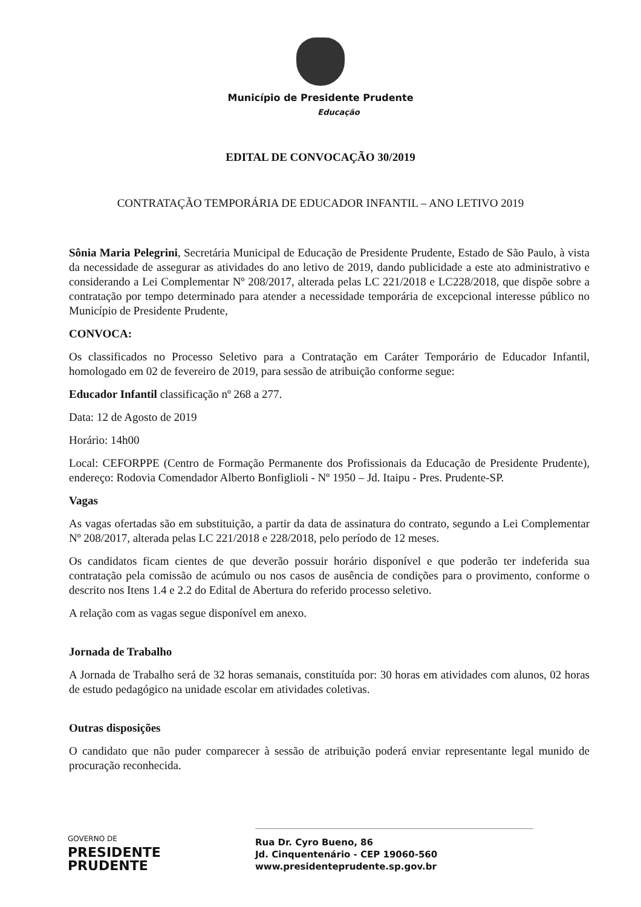Município de Presidente Prudente
Educação
EDITAL DE CONVOCAÇÃO 30/2019
CONTRATAÇÃO TEMPORÁRIA DE EDUCADOR INFANTIL – ANO LETIVO 2019
Sônia Maria Pelegrini, Secretária Municipal de Educação de Presidente Prudente, Estado de São Paulo, à vista da necessidade de assegurar as atividades do ano letivo de 2019, dando publicidade a este ato administrativo e considerando a Lei Complementar Nº 208/2017, alterada pelas LC 221/2018 e LC228/2018, que dispõe sobre a contratação por tempo determinado para atender a necessidade temporária de excepcional interesse público no Município de Presidente Prudente,
CONVOCA:
Os classificados no Processo Seletivo para a Contratação em Caráter Temporário de Educador Infantil, homologado em 02 de fevereiro de 2019, para sessão de atribuição conforme segue:
Educador Infantil classificação nº 268 a 277.
Data: 12 de Agosto de 2019
Horário: 14h00
Local: CEFORPPE (Centro de Formação Permanente dos Profissionais da Educação de Presidente Prudente), endereço: Rodovia Comendador Alberto Bonfiglioli - Nº 1950 – Jd. Itaipu - Pres. Prudente-SP.
Vagas
As vagas ofertadas são em substituição, a partir da data de assinatura do contrato, segundo a Lei Complementar Nº 208/2017, alterada pelas LC 221/2018 e 228/2018, pelo período de 12 meses.
Os candidatos ficam cientes de que deverão possuir horário disponível e que poderão ter indeferida sua contratação pela comissão de acúmulo ou nos casos de ausência de condições para o provimento, conforme o descrito nos Itens 1.4 e 2.2 do Edital de Abertura do referido processo seletivo.
A relação com as vagas segue disponível em anexo.
Jornada de Trabalho
A Jornada de Trabalho será de 32 horas semanais, constituída por: 30 horas em atividades com alunos, 02 horas de estudo pedagógico na unidade escolar em atividades coletivas.
Outras disposições
O candidato que não puder comparecer à sessão de atribuição poderá enviar representante legal munido de procuração reconhecida.
GOVERNO DE
PRESIDENTE
PRUDENTE
Rua Dr. Cyro Bueno, 86
Jd. Cinquentenário - CEP 19060-560
www.presidenteprudente.sp.gov.br